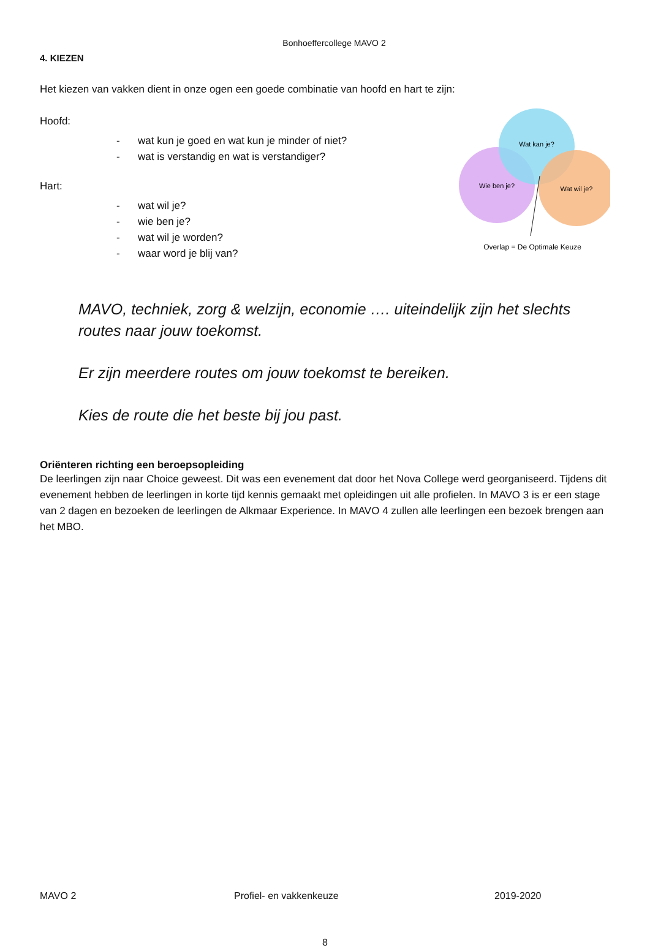Bonhoeffercollege MAVO 2
4. KIEZEN
Het kiezen van vakken dient in onze ogen een goede combinatie van hoofd en hart te zijn:
Hoofd:
- wat kun je goed en wat kun je minder of niet?
- wat is verstandig en wat is verstandiger?
Hart:
- wat wil je?
- wie ben je?
- wat wil je worden?
- waar word je blij van?
Wat kan je?
Wie ben je?
Wat wil je?
Overlap = De Optimale Keuze
MAVO, techniek, zorg & welzijn, economie …. uiteindelijk zijn het slechts routes naar jouw toekomst.
Er zijn meerdere routes om jouw toekomst te bereiken.
Kies de route die het beste bij jou past.
Oriënteren richting een beroepsopleiding
De leerlingen zijn naar Choice geweest. Dit was een evenement dat door het Nova College werd georganiseerd. Tijdens dit evenement hebben de leerlingen in korte tijd kennis gemaakt met opleidingen uit alle profielen. In MAVO 3 is er een stage van 2 dagen en bezoeken de leerlingen de Alkmaar Experience. In MAVO 4 zullen alle leerlingen een bezoek brengen aan het MBO.
MAVO 2 Profiel- en vakkenkeuze 2019-2020
8